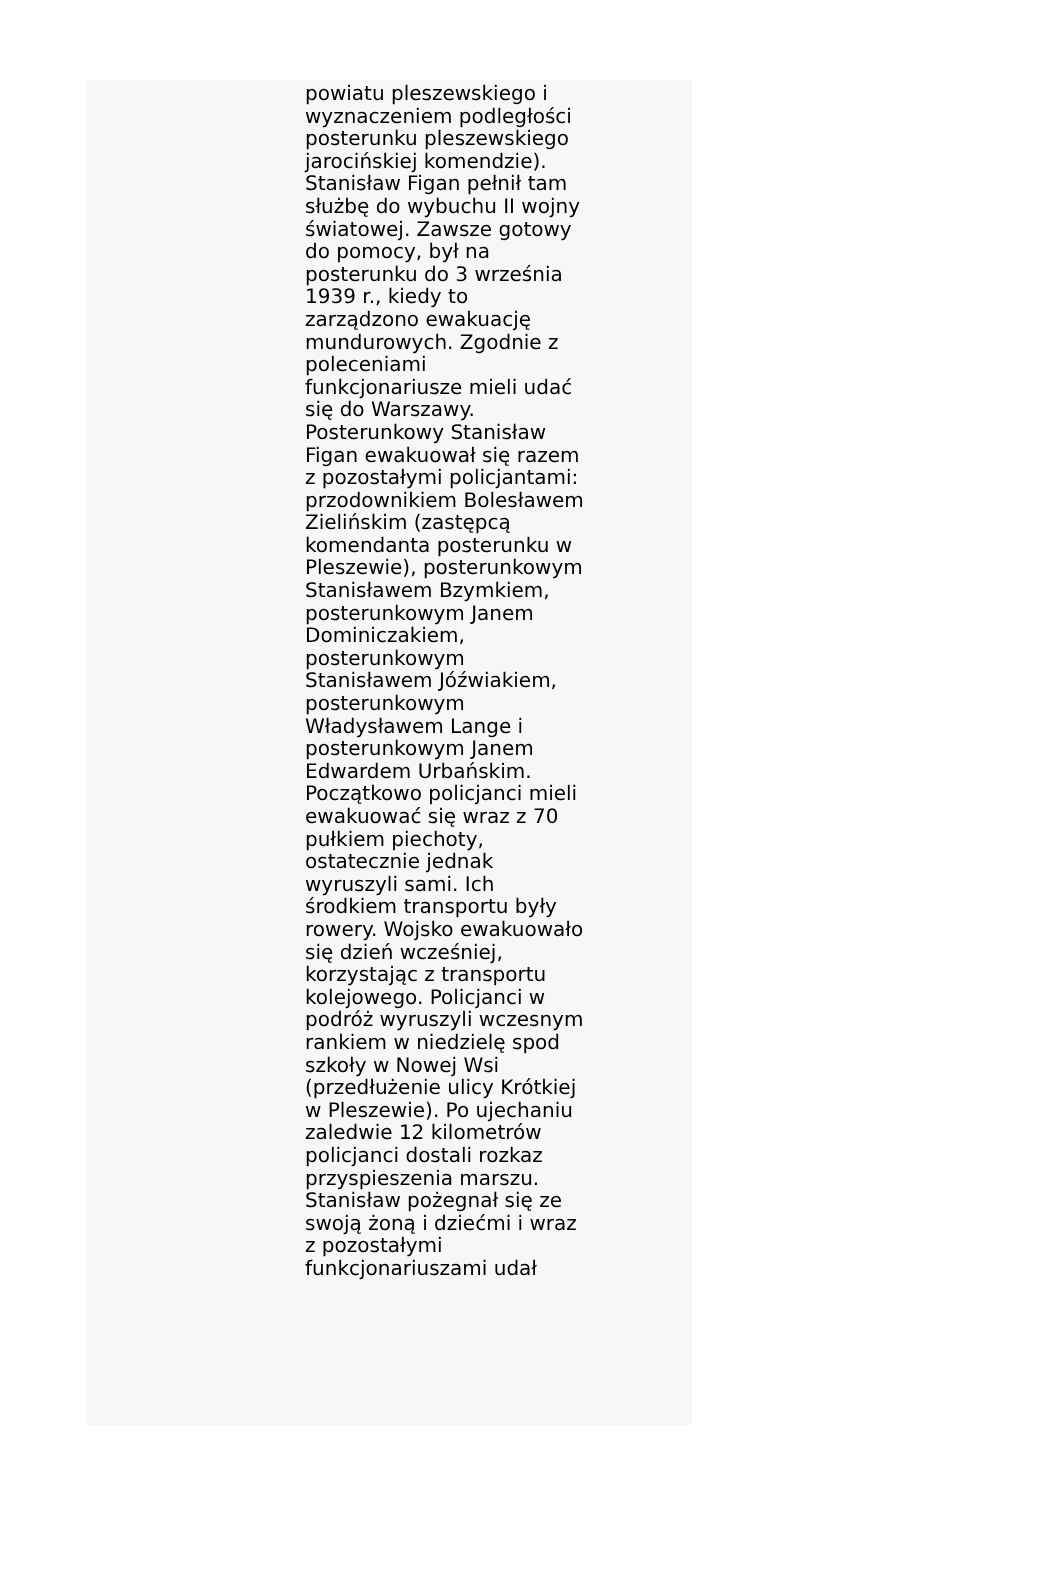powiatu pleszewskiego i wyznaczeniem podległości posterunku pleszewskiego jarocińskiej komendzie). Stanisław Figan pełnił tam służbę do wybuchu II wojny światowej. Zawsze gotowy do pomocy, był na posterunku do 3 września 1939 r., kiedy to zarządzono ewakuację mundurowych. Zgodnie z poleceniami funkcjonariusze mieli udać się do Warszawy. Posterunkowy Stanisław Figan ewakuował się razem z pozostałymi policjantami: przodownikiem Bolesławem Zielińskim (zastępcą komendanta posterunku w Pleszewie), posterunkowym Stanisławem Bzymkiem, posterunkowym Janem Dominiczakiem, posterunkowym Stanisławem Jóźwiakiem, posterunkowym Władysławem Lange i posterunkowym Janem Edwardem Urbańskim. Początkowo policjanci mieli ewakuować się wraz z 70 pułkiem piechoty, ostatecznie jednak wyruszyli sami. Ich środkiem transportu były rowery. Wojsko ewakuowało się dzień wcześniej, korzystając z transportu kolejowego. Policjanci w podróż wyruszyli wczesnym rankiem w niedzielę spod szkoły w Nowej Wsi (przedłużenie ulicy Krótkiej w Pleszewie). Po ujechaniu zaledwie 12 kilometrów policjanci dostali rozkaz przyspieszenia marszu. Stanisław pożegnał się ze swoją żoną i dziećmi i wraz z pozostałymi funkcjonariuszami udał